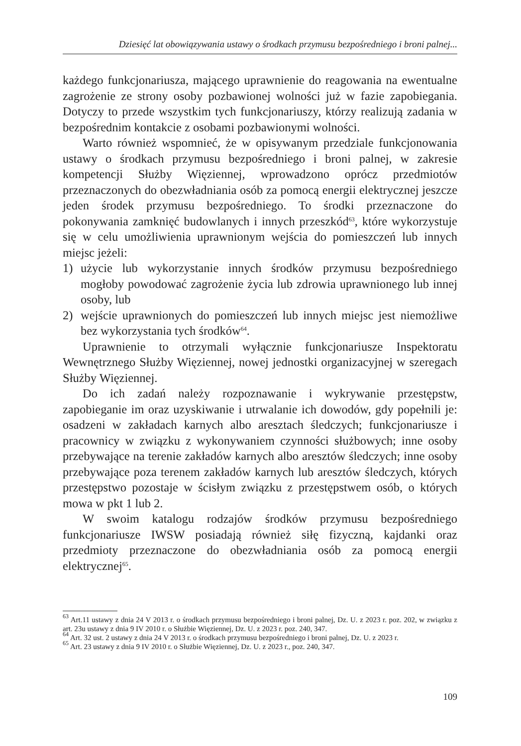Dziesięć lat obowiązywania ustawy o środkach przymusu bezpośredniego i broni palnej...
każdego funkcjonariusza, mającego uprawnienie do reagowania na ewentualne zagrożenie ze strony osoby pozbawionej wolności już w fazie zapobiegania. Dotyczy to przede wszystkim tych funkcjonariuszy, którzy realizują zadania w bezpośrednim kontakcie z osobami pozbawionymi wolności.
Warto również wspomnieć, że w opisywanym przedziale funkcjonowania ustawy o środkach przymusu bezpośredniego i broni palnej, w zakresie kompetencji Służby Więziennej, wprowadzono oprócz przedmiotów przeznaczonych do obezwładniania osób za pomocą energii elektrycznej jeszcze jeden środek przymusu bezpośredniego. To środki przeznaczone do pokonywania zamknięć budowlanych i innych przeszkód<sup>63</sup>, które wykorzystuje się w celu umożliwienia uprawnionym wejścia do pomieszczeń lub innych miejsc jeżeli:
1) użycie lub wykorzystanie innych środków przymusu bezpośredniego mogłoby powodować zagrożenie życia lub zdrowia uprawnionego lub innej osoby, lub
2) wejście uprawnionych do pomieszczeń lub innych miejsc jest niemożliwe bez wykorzystania tych środków<sup>64</sup>.
Uprawnienie to otrzymali wyłącznie funkcjonariusze Inspektoratu Wewnętrznego Służby Więziennej, nowej jednostki organizacyjnej w szeregach Służby Więziennej.
Do ich zadań należy rozpoznawanie i wykrywanie przestępstw, zapobieganie im oraz uzyskiwanie i utrwalanie ich dowodów, gdy popełnili je: osadzeni w zakładach karnych albo aresztach śledczych; funkcjonariusze i pracownicy w związku z wykonywaniem czynności służbowych; inne osoby przebywające na terenie zakładów karnych albo aresztów śledczych; inne osoby przebywające poza terenem zakładów karnych lub aresztów śledczych, których przestępstwo pozostaje w ścisłym związku z przestępstwem osób, o których mowa w pkt 1 lub 2.
W swoim katalogu rodzajów środków przymusu bezpośredniego funkcjonariusze IWSW posiadają również siłę fizyczną, kajdanki oraz przedmioty przeznaczone do obezwładniania osób za pomocą energii elektrycznej<sup>65</sup>.
<sup>63</sup> Art.11 ustawy z dnia 24 V 2013 r. o środkach przymusu bezpośredniego i broni palnej, Dz. U. z 2023 r. poz. 202, w związku z art. 23u ustawy z dnia 9 IV 2010 r. o Służbie Więziennej, Dz. U. z 2023 r. poz. 240, 347.
<sup>64</sup> Art. 32 ust. 2 ustawy z dnia 24 V 2013 r. o środkach przymusu bezpośredniego i broni palnej, Dz. U. z 2023 r.
<sup>65</sup> Art. 23 ustawy z dnia 9 IV 2010 r. o Służbie Więziennej, Dz. U. z 2023 r., poz. 240, 347.
109